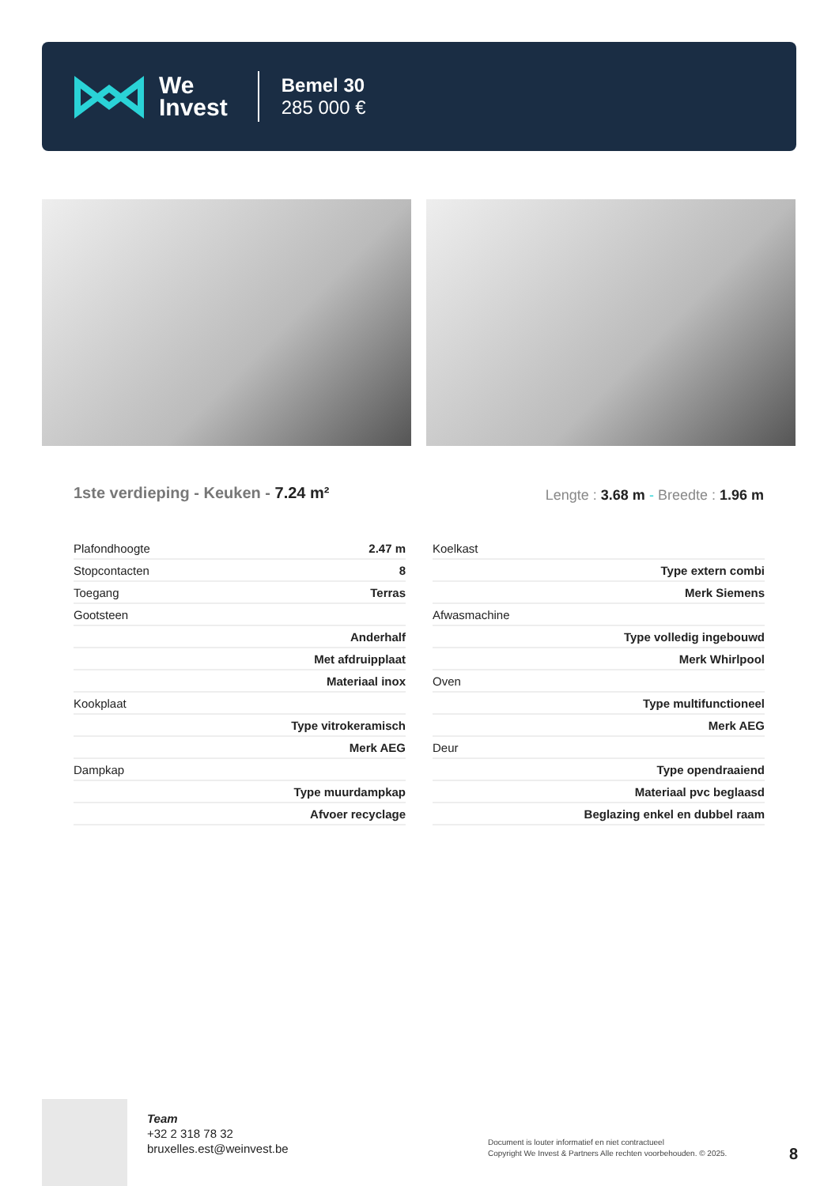We
Invest
Bemel 30
285 000 €
1ste verdieping - Keuken - 7.24 m²
Lengte : 3.68 m - Breedte : 1.96 m
| Plafondhoogte | 2.47 m |
| Stopcontacten | 8 |
| Toegang | Terras |
| Gootsteen | |
| | Anderhalf |
| | Met afdruipplaat |
| | Materiaal inox |
| Kookplaat | |
| | Type vitrokeramisch |
| | Merk AEG |
| Dampkap | |
| | Type muurdampkap |
| | Afvoer recyclage |
| Koelkast | |
| | Type extern combi |
| | Merk Siemens |
| Afwasmachine | |
| | Type volledig ingebouwd |
| | Merk Whirlpool |
| Oven | |
| | Type multifunctioneel |
| | Merk AEG |
| Deur | |
| | Type opendraaiend |
| | Materiaal pvc beglaasd |
| | Beglazing enkel en dubbel raam |
Team
+32 2 318 78 32
bruxelles.est@weinvest.be
Document is louter informatief en niet contractueel
Copyright We Invest & Partners Alle rechten voorbehouden. © 2025.
8